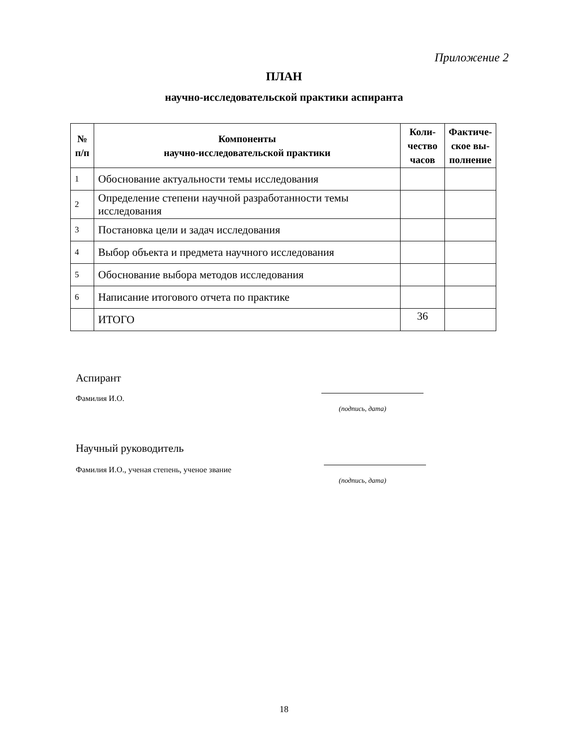Приложение 2
ПЛАН
научно-исследовательской практики аспиранта
| № п/п | Компоненты научно-исследовательской практики | Коли- чество часов | Фактиче- ское вы- полнение |
| --- | --- | --- | --- |
| 1 | Обоснование актуальности темы исследования | | |
| 2 | Определение степени научной разработанности темы исследования | | |
| 3 | Постановка цели и задач исследования | | |
| 4 | Выбор объекта и предмета научного исследования | | |
| 5 | Обоснование выбора методов исследования | | |
| 6 | Написание итогового отчета по практике | | |
| | ИТОГО | 36 | |
Аспирант
Фамилия И.О.
(подпись, дата)
Научный руководитель
Фамилия И.О., ученая степень, ученое звание
(подпись, дата)
18